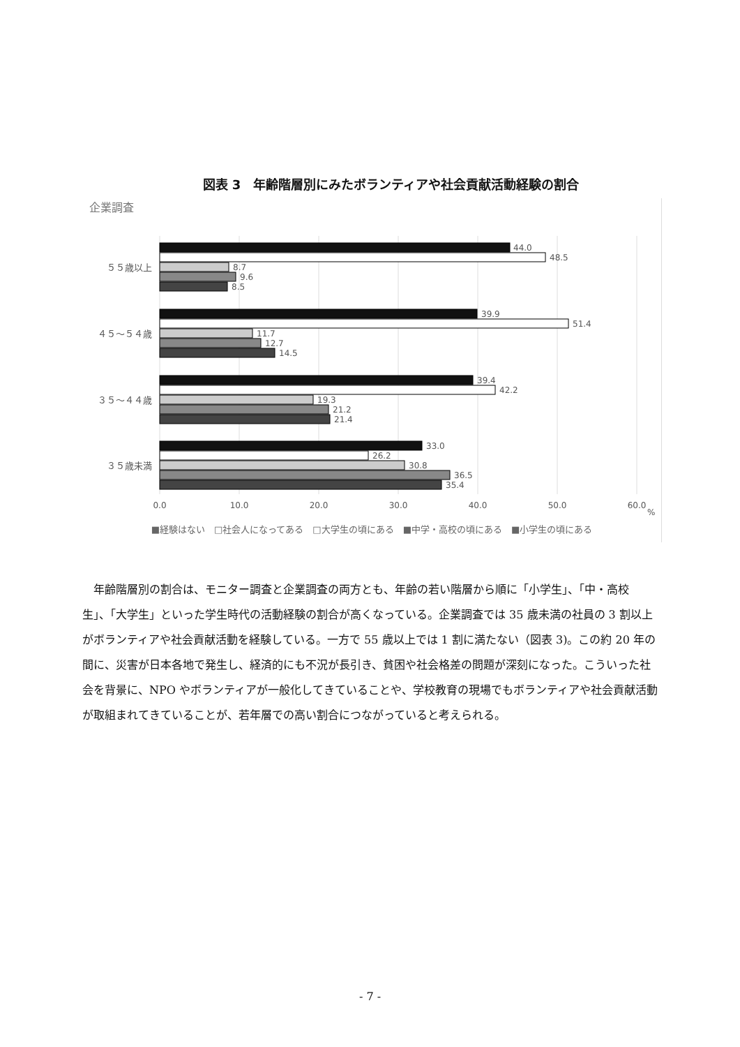図表 3　年齢階層別にみたボランティアや社会貢献活動経験の割合
企業調査
５５歳以上
４５～５４歳
３５～４４歳
３５歳未満
44.0
48.5
8.7
9.6
8.5
39.9
51.4
11.7
12.7
14.5
39.4
42.2
19.3
21.2
21.4
33.0
26.2
30.8
36.5
35.4
0.0
10.0
20.0
30.0
40.0
50.0
60.0
%
■経験はない　□社会人になってある　□大学生の頃にある　■中学・高校の頃にある　■小学生の頃にある
年齢階層別の割合は、モニター調査と企業調査の両方とも、年齢の若い階層から順に「小学生」、「中・高校生」、「大学生」といった学生時代の活動経験の割合が高くなっている。企業調査では 35 歳未満の社員の 3 割以上がボランティアや社会貢献活動を経験している。一方で 55 歳以上では 1 割に満たない（図表 3)。この約 20 年の間に、災害が日本各地で発生し、経済的にも不況が長引き、貧困や社会格差の問題が深刻になった。こういった社会を背景に、NPO やボランティアが一般化してきていることや、学校教育の現場でもボランティアや社会貢献活動が取組まれてきていることが、若年層での高い割合につながっていると考えられる。
- 7 -